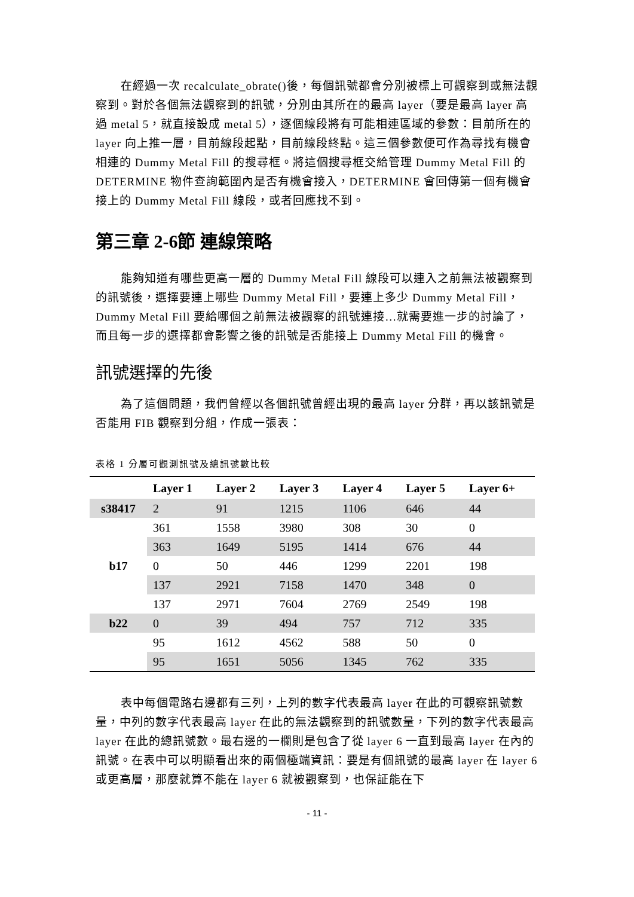在經過一次 recalculate_obrate()後，每個訊號都會分別被標上可觀察到或無法觀察到。對於各個無法觀察到的訊號，分別由其所在的最高 layer（要是最高 layer 高過 metal 5，就直接設成 metal 5），逐個線段將有可能相連區域的參數：目前所在的 layer 向上推一層，目前線段起點，目前線段終點。這三個參數便可作為尋找有機會相連的 Dummy Metal Fill 的搜尋框。將這個搜尋框交給管理 Dummy Metal Fill 的 DETERMINE 物件查詢範圍內是否有機會接入，DETERMINE 會回傳第一個有機會接上的 Dummy Metal Fill 線段，或者回應找不到。
第三章 2-6節 連線策略
能夠知道有哪些更高一層的 Dummy Metal Fill 線段可以連入之前無法被觀察到的訊號後，選擇要連上哪些 Dummy Metal Fill，要連上多少 Dummy Metal Fill，Dummy Metal Fill 要給哪個之前無法被觀察的訊號連接…就需要進一步的討論了，而且每一步的選擇都會影響之後的訊號是否能接上 Dummy Metal Fill 的機會。
訊號選擇的先後
為了這個問題，我們曾經以各個訊號曾經出現的最高 layer 分群，再以該訊號是否能用 FIB 觀察到分組，作成一張表：
表格 1 分層可觀測訊號及總訊號數比較
| | Layer 1 | Layer 2 | Layer 3 | Layer 4 | Layer 5 | Layer 6+ |
| --- | --- | --- | --- | --- | --- | --- |
| s38417 | 2 | 91 | 1215 | 1106 | 646 | 44 |
| | 361 | 1558 | 3980 | 308 | 30 | 0 |
| | 363 | 1649 | 5195 | 1414 | 676 | 44 |
| b17 | 0 | 50 | 446 | 1299 | 2201 | 198 |
| | 137 | 2921 | 7158 | 1470 | 348 | 0 |
| | 137 | 2971 | 7604 | 2769 | 2549 | 198 |
| b22 | 0 | 39 | 494 | 757 | 712 | 335 |
| | 95 | 1612 | 4562 | 588 | 50 | 0 |
| | 95 | 1651 | 5056 | 1345 | 762 | 335 |
表中每個電路右邊都有三列，上列的數字代表最高 layer 在此的可觀察訊號數量，中列的數字代表最高 layer 在此的無法觀察到的訊號數量，下列的數字代表最高 layer 在此的總訊號數。最右邊的一欄則是包含了從 layer 6 一直到最高 layer 在內的訊號。在表中可以明顯看出來的兩個極端資訊：要是有個訊號的最高 layer 在 layer 6 或更高層，那麼就算不能在 layer 6 就被觀察到，也保証能在下
- 11 -